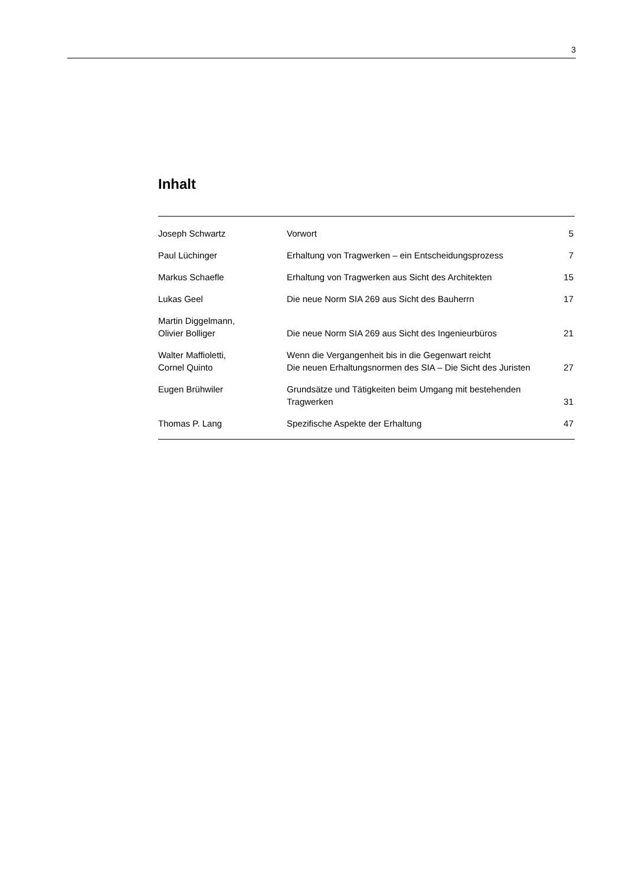3
Inhalt
| Joseph Schwartz | Vorwort | 5 |
| Paul Lüchinger | Erhaltung von Tragwerken – ein Entscheidungsprozess | 7 |
| Markus Schaefle | Erhaltung von Tragwerken aus Sicht des Architekten | 15 |
| Lukas Geel | Die neue Norm SIA 269 aus Sicht des Bauherrn | 17 |
| Martin Diggelmann, Olivier Bolliger | Die neue Norm SIA 269 aus Sicht des Ingenieurbüros | 21 |
| Walter Maffioletti, Cornel Quinto | Wenn die Vergangenheit bis in die Gegenwart reicht Die neuen Erhaltungsnormen des SIA – Die Sicht des Juristen | 27 |
| Eugen Brühwiler | Grundsätze und Tätigkeiten beim Umgang mit bestehenden Tragwerken | 31 |
| Thomas P. Lang | Spezifische Aspekte der Erhaltung | 47 |